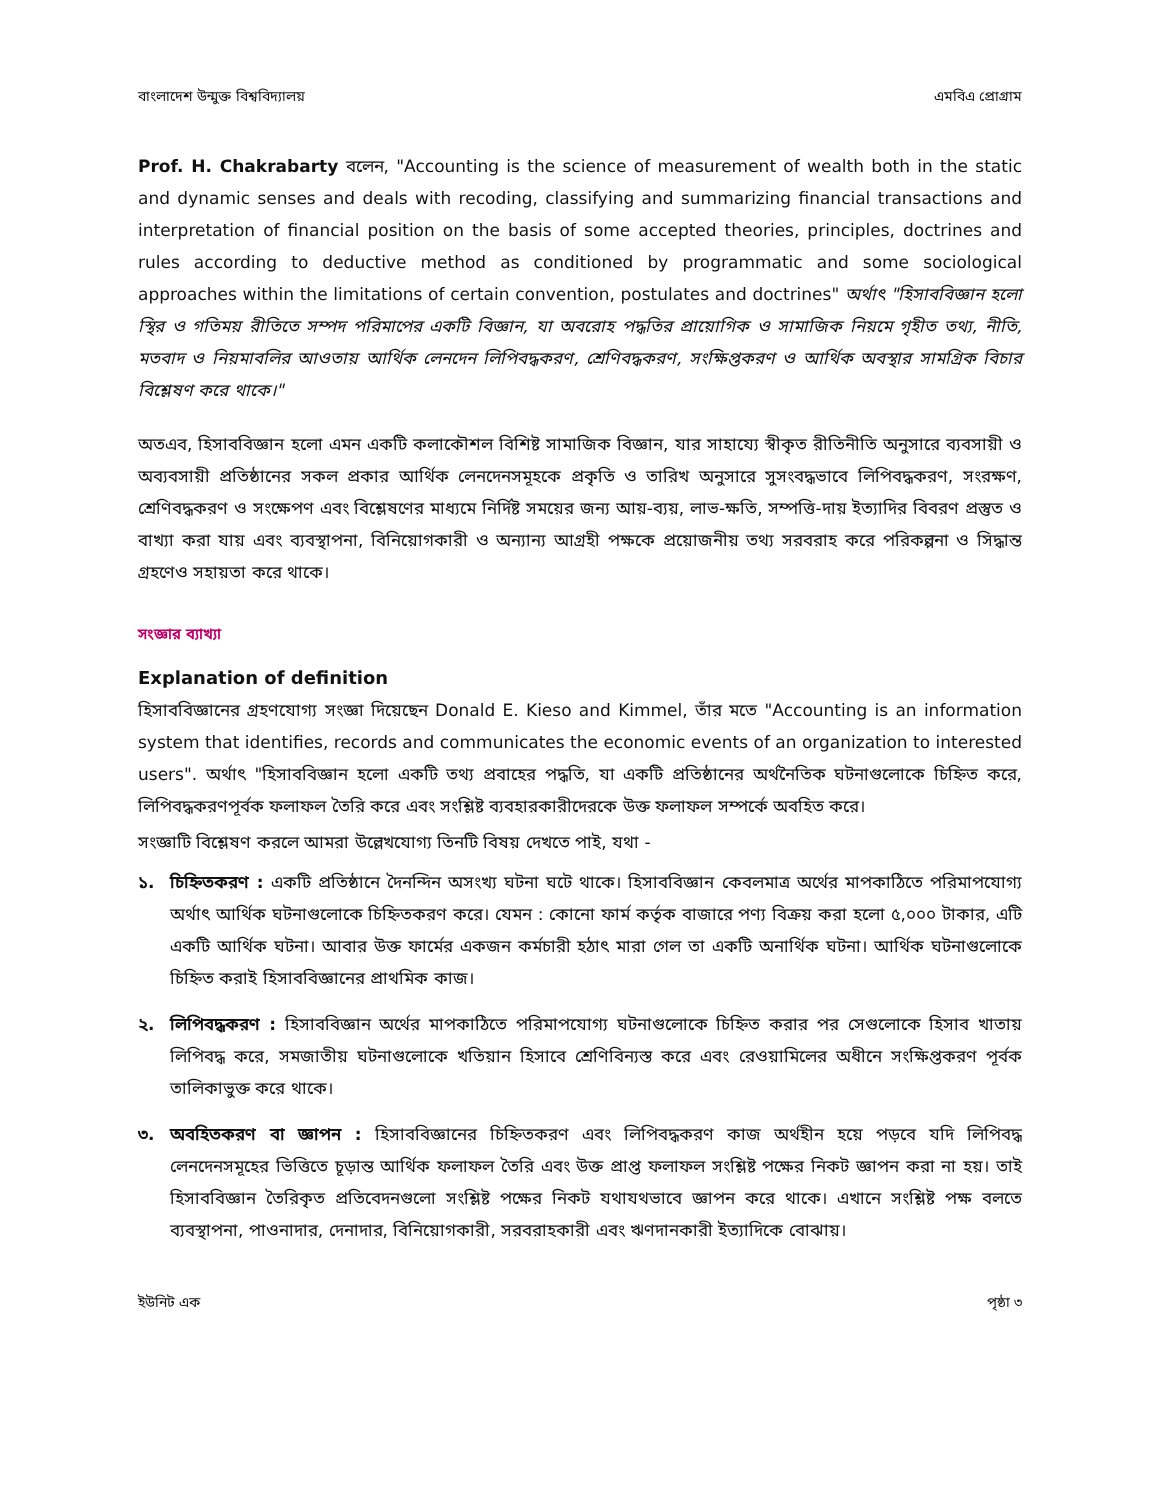বাংলাদেশ উন্মুক্ত বিশ্ববিদ্যালয় এমবিএ প্রোগ্রাম
Prof. H. Chakrabarty বলেন, "Accounting is the science of measurement of wealth both in the static and dynamic senses and deals with recoding, classifying and summarizing financial transactions and interpretation of financial position on the basis of some accepted theories, principles, doctrines and rules according to deductive method as conditioned by programmatic and some sociological approaches within the limitations of certain convention, postulates and doctrines" অর্থাৎ "হিসাববিজ্ঞান হলো স্থির ও গতিময় রীতিতে সম্পদ পরিমাপের একটি বিজ্ঞান, যা অবরোহ পদ্ধতির প্রায়োগিক ও সামাজিক নিয়মে গৃহীত তথ্য, নীতি, মতবাদ ও নিয়মাবলির আওতায় আর্থিক লেনদেন লিপিবদ্ধকরণ, শ্রেণিবদ্ধকরণ, সংক্ষিপ্তকরণ ও আর্থিক অবস্থার সামগ্রিক বিচার বিশ্লেষণ করে থাকে।"
অতএব, হিসাববিজ্ঞান হলো এমন একটি কলাকৌশল বিশিষ্ট সামাজিক বিজ্ঞান, যার সাহায্যে স্বীকৃত রীতিনীতি অনুসারে ব্যবসায়ী ও অব্যবসায়ী প্রতিষ্ঠানের সকল প্রকার আর্থিক লেনদেনসমূহকে প্রকৃতি ও তারিখ অনুসারে সুসংবদ্ধভাবে লিপিবদ্ধকরণ, সংরক্ষণ, শ্রেণিবদ্ধকরণ ও সংক্ষেপণ এবং বিশ্লেষণের মাধ্যমে নির্দিষ্ট সময়ের জন্য আয়-ব্যয়, লাভ-ক্ষতি, সম্পত্তি-দায় ইত্যাদির বিবরণ প্রস্তুত ও বাখ্যা করা যায় এবং ব্যবস্থাপনা, বিনিয়োগকারী ও অন্যান্য আগ্রহী পক্ষকে প্রয়োজনীয় তথ্য সরবরাহ করে পরিকল্পনা ও সিদ্ধান্ত গ্রহণেও সহায়তা করে থাকে।
সংজ্ঞার ব্যাখ্যা
Explanation of definition
হিসাববিজ্ঞানের গ্রহণযোগ্য সংজ্ঞা দিয়েছেন Donald E. Kieso and Kimmel, তাঁর মতে "Accounting is an information system that identifies, records and communicates the economic events of an organization to interested users". অর্থাৎ "হিসাববিজ্ঞান হলো একটি তথ্য প্রবাহের পদ্ধতি, যা একটি প্রতিষ্ঠানের অর্থনৈতিক ঘটনাগুলোকে চিহ্নিত করে, লিপিবদ্ধকরণপূর্বক ফলাফল তৈরি করে এবং সংশ্লিষ্ট ব্যবহারকারীদেরকে উক্ত ফলাফল সম্পর্কে অবহিত করে।
সংজ্ঞাটি বিশ্লেষণ করলে আমরা উল্লেখযোগ্য তিনটি বিষয় দেখতে পাই, যথা -
১. চিহ্নিতকরণ : একটি প্রতিষ্ঠানে দৈনন্দিন অসংখ্য ঘটনা ঘটে থাকে। হিসাববিজ্ঞান কেবলমাত্র অর্থের মাপকাঠিতে পরিমাপযোগ্য অর্থাৎ আর্থিক ঘটনাগুলোকে চিহ্নিতকরণ করে। যেমন : কোনো ফার্ম কর্তৃক বাজারে পণ্য বিক্রয় করা হলো ৫,০০০ টাকার, এটি একটি আর্থিক ঘটনা। আবার উক্ত ফার্মের একজন কর্মচারী হঠাৎ মারা গেল তা একটি অনার্থিক ঘটনা। আর্থিক ঘটনাগুলোকে চিহ্নিত করাই হিসাববিজ্ঞানের প্রাথমিক কাজ।
২. লিপিবদ্ধকরণ : হিসাববিজ্ঞান অর্থের মাপকাঠিতে পরিমাপযোগ্য ঘটনাগুলোকে চিহ্নিত করার পর সেগুলোকে হিসাব খাতায় লিপিবদ্ধ করে, সমজাতীয় ঘটনাগুলোকে খতিয়ান হিসাবে শ্রেণিবিন্যস্ত করে এবং রেওয়ামিলের অধীনে সংক্ষিপ্তকরণ পূর্বক তালিকাভুক্ত করে থাকে।
৩. অবহিতকরণ বা জ্ঞাপন : হিসাববিজ্ঞানের চিহ্নিতকরণ এবং লিপিবদ্ধকরণ কাজ অর্থহীন হয়ে পড়বে যদি লিপিবদ্ধ লেনদেনসমূহের ভিত্তিতে চূড়ান্ত আর্থিক ফলাফল তৈরি এবং উক্ত প্রাপ্ত ফলাফল সংশ্লিষ্ট পক্ষের নিকট জ্ঞাপন করা না হয়। তাই হিসাববিজ্ঞান তৈরিকৃত প্রতিবেদনগুলো সংশ্লিষ্ট পক্ষের নিকট যথাযথভাবে জ্ঞাপন করে থাকে। এখানে সংশ্লিষ্ট পক্ষ বলতে ব্যবস্থাপনা, পাওনাদার, দেনাদার, বিনিয়োগকারী, সরবরাহকারী এবং ঋণদানকারী ইত্যাদিকে বোঝায়।
ইউনিট এক পৃষ্ঠা ৩